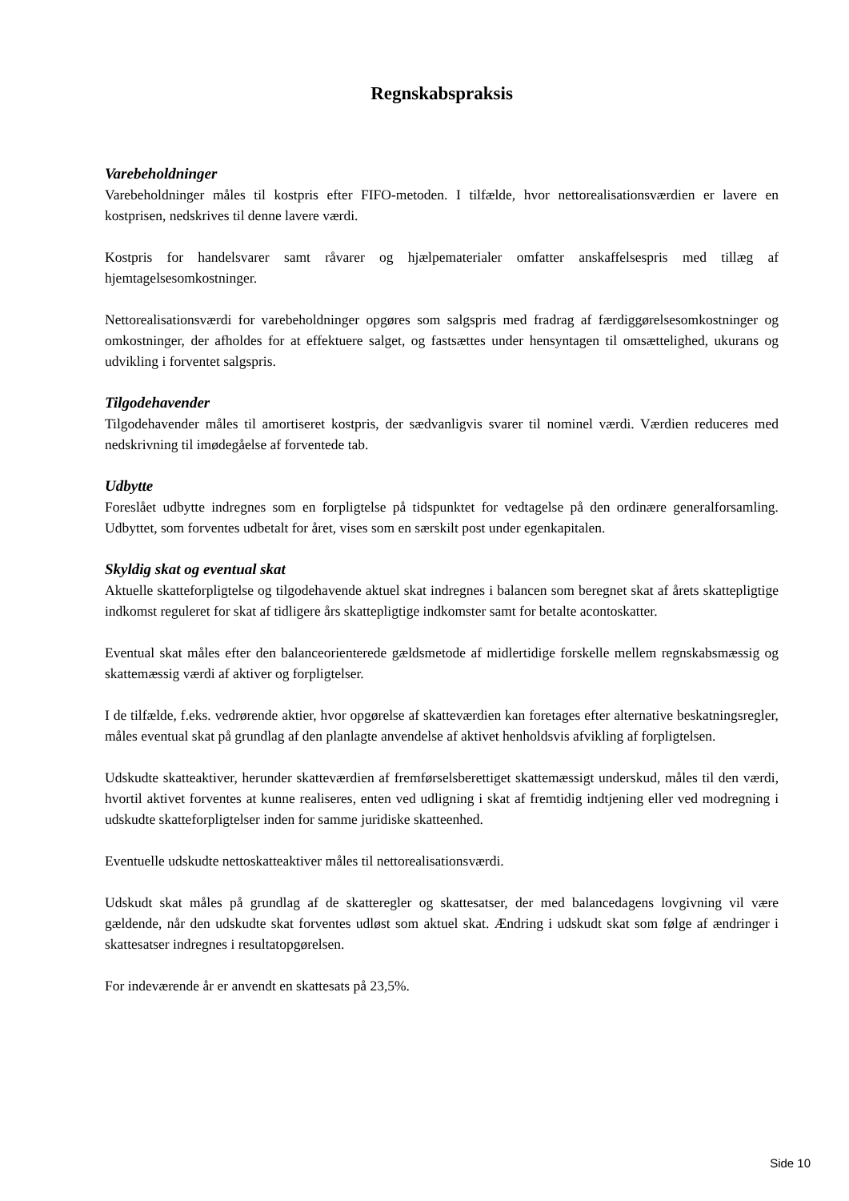Regnskabspraksis
Varebeholdninger
Varebeholdninger måles til kostpris efter FIFO-metoden. I tilfælde, hvor nettorealisationsværdien er lavere en kostprisen, nedskrives til denne lavere værdi.
Kostpris for handelsvarer samt råvarer og hjælpematerialer omfatter anskaffelsespris med tillæg af hjemtagelsesomkostninger.
Nettorealisationsværdi for varebeholdninger opgøres som salgspris med fradrag af færdiggørelsesomkostninger og omkostninger, der afholdes for at effektuere salget, og fastsættes under hensyntagen til omsættelighed, ukurans og udvikling i forventet salgspris.
Tilgodehavender
Tilgodehavender måles til amortiseret kostpris, der sædvanligvis svarer til nominel værdi. Værdien reduceres med nedskrivning til imødegåelse af forventede tab.
Udbytte
Foreslået udbytte indregnes som en forpligtelse på tidspunktet for vedtagelse på den ordinære generalforsamling. Udbyttet, som forventes udbetalt for året, vises som en særskilt post under egenkapitalen.
Skyldig skat og eventual skat
Aktuelle skatteforpligtelse og tilgodehavende aktuel skat indregnes i balancen som beregnet skat af årets skattepligtige indkomst reguleret for skat af tidligere års skattepligtige indkomster samt for betalte acontoskatter.
Eventual skat måles efter den balanceorienterede gældsmetode af midlertidige forskelle mellem regnskabsmæssig og skattemæssig værdi af aktiver og forpligtelser.
I de tilfælde, f.eks. vedrørende aktier, hvor opgørelse af skatteværdien kan foretages efter alternative beskatningsregler, måles eventual skat på grundlag af den planlagte anvendelse af aktivet henholdsvis afvikling af forpligtelsen.
Udskudte skatteaktiver, herunder skatteværdien af fremførselsberettiget skattemæssigt underskud, måles til den værdi, hvortil aktivet forventes at kunne realiseres, enten ved udligning i skat af fremtidig indtjening eller ved modregning i udskudte skatteforpligtelser inden for samme juridiske skatteenhed.
Eventuelle udskudte nettoskatteaktiver måles til nettorealisationsværdi.
Udskudt skat måles på grundlag af de skatteregler og skattesatser, der med balancedagens lovgivning vil være gældende, når den udskudte skat forventes udløst som aktuel skat. Ændring i udskudt skat som følge af ændringer i skattesatser indregnes i resultatopgørelsen.
For indeværende år er anvendt en skattesats på 23,5%.
Side 10